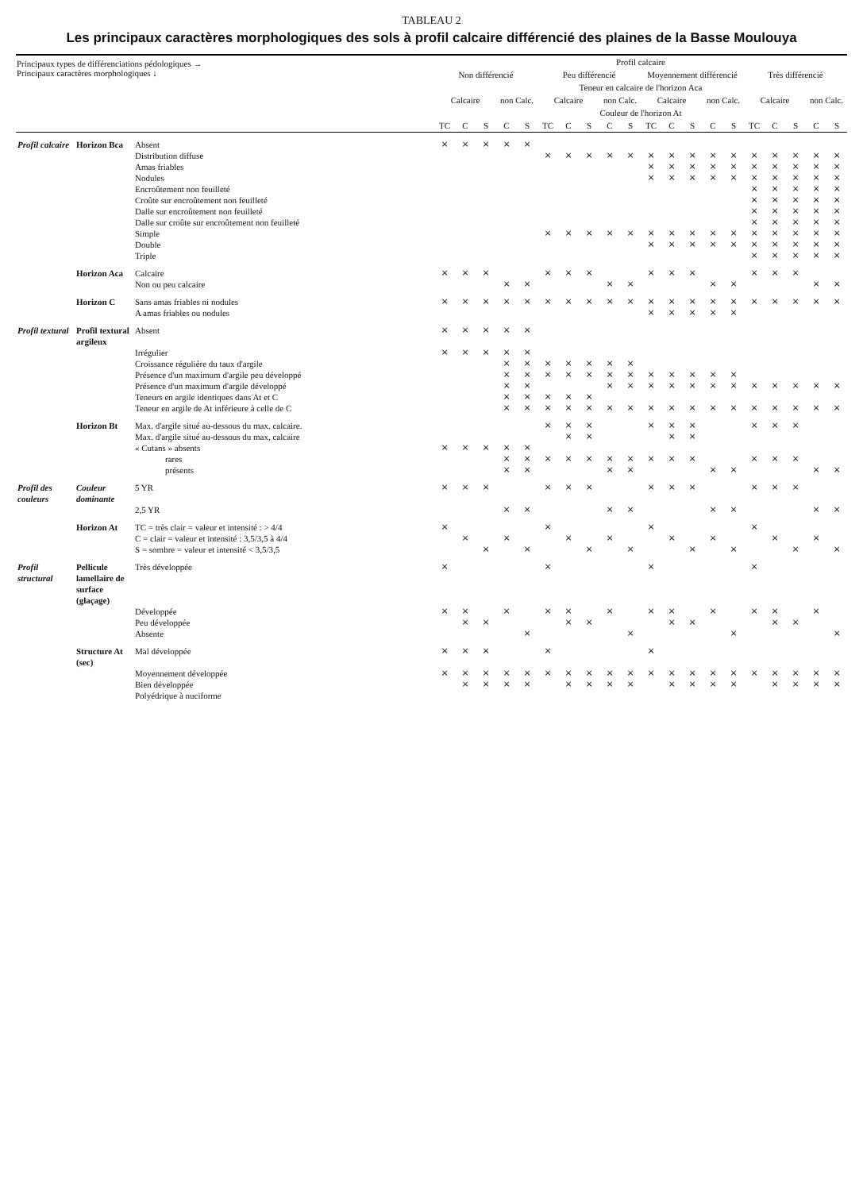TABLEAU 2
Les principaux caractères morphologiques des sols à profil calcaire différencié des plaines de la Basse Moulouya
| Principaux types de différenciations pédologiques → Principaux caractères morphologiques ↓ | | | Profil calcaire | | | | | | | | | | | | | | | | | | | |
| --- | --- | --- | --- | --- | --- | --- | --- | --- | --- | --- | --- | --- | --- | --- | --- | --- | --- | --- | --- | --- | --- | --- |
| | | | Non différencié | | | | | Peu différencié | | | | | Moyennement différencié | | | | | Très différencié | | | | |
| | | | Teneur en calcaire de l'horizon Aca | | | | | | | | | | | | | | | | | | | |
| | | | Calcaire | | | non Calc. | | Calcaire | | | non Calc. | | Calcaire | | | non Calc. | | Calcaire | | | non Calc. | |
| | | | Couleur de l'horizon At | | | | | | | | | | | | | | | | | | | |
| | | | TC | C | S | C | S | TC | C | S | C | S | TC | C | S | C | S | TC | C | S | C | S |
| Profil calcaire | Horizon Bca | Absent | × | × | × | × | × | | | | | | | | | | | | | | | |
| | | Distribution diffuse | | | | | | × | × | × | × | × | × | × | × | × | × | × | × | × | × | × |
| | | Amas friables | | | | | | | | | | | × | × | × | × | × | × | × | × | × | × |
| | | Nodules | | | | | | | | | | | × | × | × | × | × | × | × | × | × | × |
| | | Encroûtement non feuilleté | | | | | | | | | | | | | | | | × | × | × | × | × |
| | | Croûte sur encroûtement non feuilleté | | | | | | | | | | | | | | | | × | × | × | × | × |
| | | Dalle sur encroûtement non feuilleté | | | | | | | | | | | | | | | | × | × | × | × | × |
| | | Dalle sur croûte sur encroûtement non feuilleté | | | | | | | | | | | | | | | | × | × | × | × | × |
| | | Simple | | | | | | × | × | × | × | × | × | × | × | × | × | × | × | × | × | × |
| | | Double | | | | | | | | | | | × | × | × | × | × | × | × | × | × | × |
| | | Triple | | | | | | | | | | | | | | | | × | × | × | × | × |
| | Horizon Aca | Calcaire | × | × | × | | | × | × | × | | | × | × | × | | | × | × | × | | |
| | | Non ou peu calcaire | | | | × | × | | | | × | × | | | | × | × | | | | × | × |
| | Horizon C | Sans amas friables ni nodules | × | × | × | × | × | × | × | × | × | × | × | × | × | × | × | × | × | × | × | × |
| | | A amas friables ou nodules | | | | | | | | | | | × | × | × | × | × | | | | | |
| Profil textural | Profil textural argileux | Absent | × | × | × | × | × | | | | | | | | | | | | | | | |
| | | Irrégulier | × | × | × | × | × | | | | | | | | | | | | | | | |
| | | Croissance régulière du taux d'argile | | | | × | × | × | × | × | × | × | | | | | | | | | | |
| | | Présence d'un maximum d'argile peu développé | | | | × | × | × | × | × | × | × | × | × | × | × | × | | | | | |
| | | Présence d'un maximum d'argile développé | | | | × | × | | | | × | × | × | × | × | × | × | × | × | × | × | × |
| | | Teneurs en argile identiques dans At et C | | | | × | × | × | × | × | | | | | | | | | | | | |
| | | Teneur en argile de At inférieure à celle de C | | | | × | × | × | × | × | × | × | × | × | × | × | × | × | × | × | × | × |
| | Horizon Bt | Max. d'argile situé au-dessous du max. calcaire. | | | | | | × | × | × | | | × | × | × | | | × | × | × | | |
| | | Max. d'argile situé au-dessous du max, calcaire | | | | | | | × | × | | | | × | × | | | | | | | |
| | | « Cutans » absents | × | × | × | × | × | | | | | | | | | | | | | | | |
| | | rares | | | | × | × | × | × | × | × | × | × | × | × | | | × | × | × | | |
| | | présents | | | | × | × | | | | × | × | | | | × | × | | | | × | × |
| Profil des couleurs | Couleur dominante | 5 YR | × | × | × | | | × | × | × | | | × | × | × | | | × | × | × | | |
| | | 2,5 YR | | | | × | × | | | | × | × | | | | × | × | | | | × | × |
| | Horizon At | TC = très clair = valeur et intensité : > 4/4 | × | | | | | × | | | | | × | | | | | × | | | | |
| | | C = clair = valeur et intensité : 3,5/3,5 à 4/4 | | × | | × | | | × | | × | | | × | | × | | | × | | × | |
| | | S = sombre = valeur et intensité < 3,5/3,5 | | | × | | × | | | × | | × | | | × | | × | | | × | | × |
| Profil structural | Pellicule lamellaire de surface (glaçage) | Très développée | × | | | | | × | | | | | × | | | | | × | | | | |
| | | Développée | × | × | | × | | × | × | | × | | × | × | | × | | × | × | | × | |
| | | Peu développée | | × | × | | | | × | × | | | | × | × | | | | × | × | | |
| | | Absente | | | | | × | | | | | × | | | | | × | | | | | × |
| | Structure At (sec) | Mal développée | × | × | × | | | × | | | | | × | | | | | | | | | |
| | | Moyennement développée | × | × | × | × | × | × | × | × | × | × | × | × | × | × | × | × | × | × | × | × |
| | | Bien développée | | × | × | × | × | | × | × | × | × | | × | × | × | × | | × | × | × | × |
| | | Polyédrique à nuciforme | | | | | | | | | | | | | | | | | | | | |